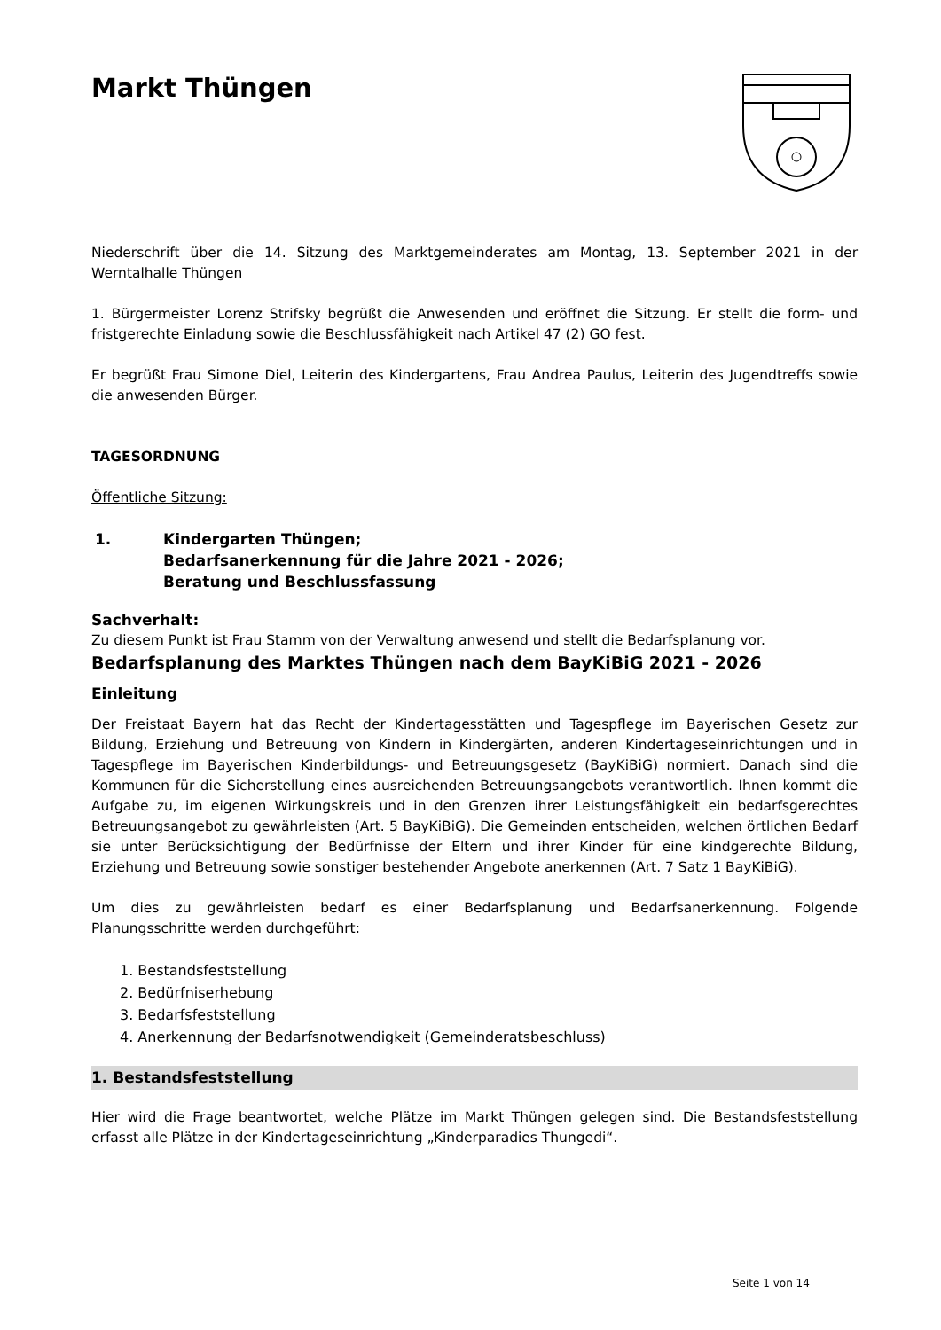Markt Thüngen
Niederschrift über die 14. Sitzung des Marktgemeinderates am Montag, 13. September 2021 in der Werntalhalle Thüngen
1. Bürgermeister Lorenz Strifsky begrüßt die Anwesenden und eröffnet die Sitzung. Er stellt die form- und fristgerechte Einladung sowie die Beschlussfähigkeit nach Artikel 47 (2) GO fest.
Er begrüßt Frau Simone Diel, Leiterin des Kindergartens, Frau Andrea Paulus, Leiterin des Jugendtreffs sowie die anwesenden Bürger.
TAGESORDNUNG
Öffentliche Sitzung:
1. Kindergarten Thüngen;
Bedarfsanerkennung für die Jahre 2021 - 2026;
Beratung und Beschlussfassung
Sachverhalt:
Zu diesem Punkt ist Frau Stamm von der Verwaltung anwesend und stellt die Bedarfsplanung vor.
Bedarfsplanung des Marktes Thüngen nach dem BayKiBiG 2021 - 2026
Einleitung
Der Freistaat Bayern hat das Recht der Kindertagesstätten und Tagespflege im Bayerischen Gesetz zur Bildung, Erziehung und Betreuung von Kindern in Kindergärten, anderen Kindertageseinrichtungen und in Tagespflege im Bayerischen Kinderbildungs- und Betreuungsgesetz (BayKiBiG) normiert. Danach sind die Kommunen für die Sicherstellung eines ausreichenden Betreuungsangebots verantwortlich. Ihnen kommt die Aufgabe zu, im eigenen Wirkungskreis und in den Grenzen ihrer Leistungsfähigkeit ein bedarfsgerechtes Betreuungsangebot zu gewährleisten (Art. 5 BayKiBiG). Die Gemeinden entscheiden, welchen örtlichen Bedarf sie unter Berücksichtigung der Bedürfnisse der Eltern und ihrer Kinder für eine kindgerechte Bildung, Erziehung und Betreuung sowie sonstiger bestehender Angebote anerkennen (Art. 7 Satz 1 BayKiBiG).
Um dies zu gewährleisten bedarf es einer Bedarfsplanung und Bedarfsanerkennung. Folgende Planungsschritte werden durchgeführt:
1. Bestandsfeststellung
2. Bedürfniserhebung
3. Bedarfsfeststellung
4. Anerkennung der Bedarfsnotwendigkeit (Gemeinderatsbeschluss)
1. Bestandsfeststellung
Hier wird die Frage beantwortet, welche Plätze im Markt Thüngen gelegen sind. Die Bestandsfeststellung erfasst alle Plätze in der Kindertageseinrichtung „Kinderparadies Thungedi“.
Seite 1 von 14